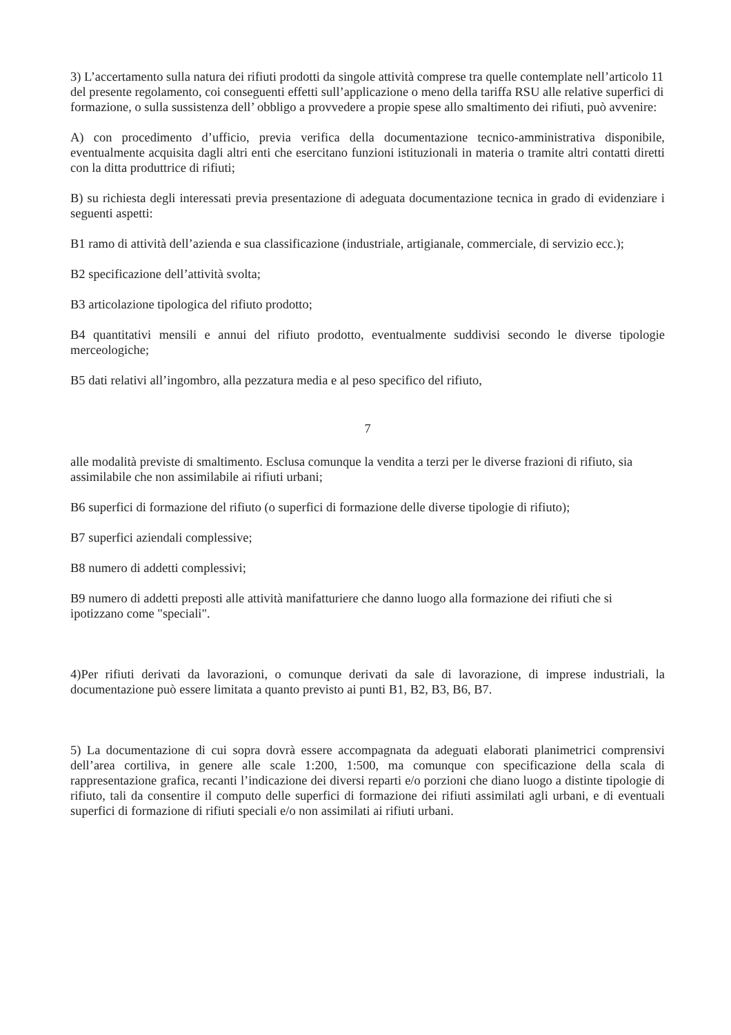3) L’accertamento sulla natura dei rifiuti prodotti da singole attività comprese tra quelle contemplate nell’articolo 11 del presente regolamento, coi conseguenti effetti sull’applicazione o meno della tariffa RSU alle relative superfici di formazione, o sulla sussistenza dell’ obbligo a provvedere a propie spese allo smaltimento dei rifiuti, può avvenire:
A) con procedimento d’ufficio, previa verifica della documentazione tecnico-amministrativa disponibile, eventualmente acquisita dagli altri enti che esercitano funzioni istituzionali in materia o tramite altri contatti diretti con la ditta produttrice di rifiuti;
B) su richiesta degli interessati previa presentazione di adeguata documentazione tecnica in grado di evidenziare i seguenti aspetti:
B1 ramo di attività dell’azienda e sua classificazione (industriale, artigianale, commerciale, di servizio ecc.);
B2 specificazione dell’attività svolta;
B3 articolazione tipologica del rifiuto prodotto;
B4 quantitativi mensili e annui del rifiuto prodotto, eventualmente suddivisi secondo le diverse tipologie merceologiche;
B5 dati relativi all’ingombro, alla pezzatura media e al peso specifico del rifiuto,
7
alle modalità previste di smaltimento. Esclusa comunque la vendita a terzi per le diverse frazioni di rifiuto, sia assimilabile che non assimilabile ai rifiuti urbani;
B6 superfici di formazione del rifiuto (o superfici di formazione delle diverse tipologie di rifiuto);
B7 superfici aziendali complessive;
B8 numero di addetti complessivi;
B9 numero di addetti preposti alle attività manifatturiere che danno luogo alla formazione dei rifiuti che si ipotizzano come "speciali".
4)Per rifiuti derivati da lavorazioni, o comunque derivati da sale di lavorazione, di imprese industriali, la documentazione può essere limitata a quanto previsto ai punti B1, B2, B3, B6, B7.
5) La documentazione di cui sopra dovrà essere accompagnata da adeguati elaborati planimetrici comprensivi dell’area cortiliva, in genere alle scale 1:200, 1:500, ma comunque con specificazione della scala di rappresentazione grafica, recanti l’indicazione dei diversi reparti e/o porzioni che diano luogo a distinte tipologie di rifiuto, tali da consentire il computo delle superfici di formazione dei rifiuti assimilati agli urbani, e di eventuali superfici di formazione di rifiuti speciali e/o non assimilati ai rifiuti urbani.